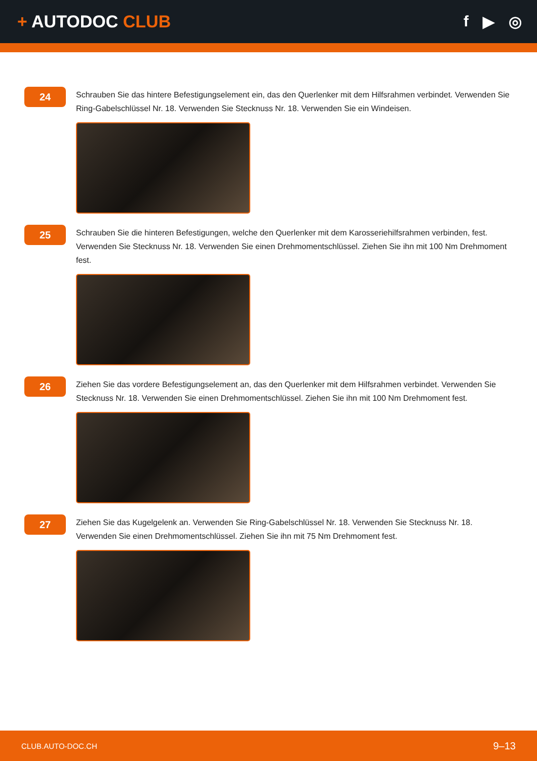+ AUTODOC CLUB f ▶ ◎
24
Schrauben Sie das hintere Befestigungselement ein, das den Querlenker mit dem Hilfsrahmen verbindet. Verwenden Sie Ring-Gabelschlüssel Nr. 18. Verwenden Sie Stecknuss Nr. 18. Verwenden Sie ein Windeisen.
25
Schrauben Sie die hinteren Befestigungen, welche den Querlenker mit dem Karosseriehilfsrahmen verbinden, fest. Verwenden Sie Stecknuss Nr. 18. Verwenden Sie einen Drehmomentschlüssel. Ziehen Sie ihn mit 100 Nm Drehmoment fest.
26
Ziehen Sie das vordere Befestigungselement an, das den Querlenker mit dem Hilfsrahmen verbindet. Verwenden Sie Stecknuss Nr. 18. Verwenden Sie einen Drehmomentschlüssel. Ziehen Sie ihn mit 100 Nm Drehmoment fest.
27
Ziehen Sie das Kugelgelenk an. Verwenden Sie Ring-Gabelschlüssel Nr. 18. Verwenden Sie Stecknuss Nr. 18. Verwenden Sie einen Drehmomentschlüssel. Ziehen Sie ihn mit 75 Nm Drehmoment fest.
CLUB.AUTO-DOC.CH 9–13